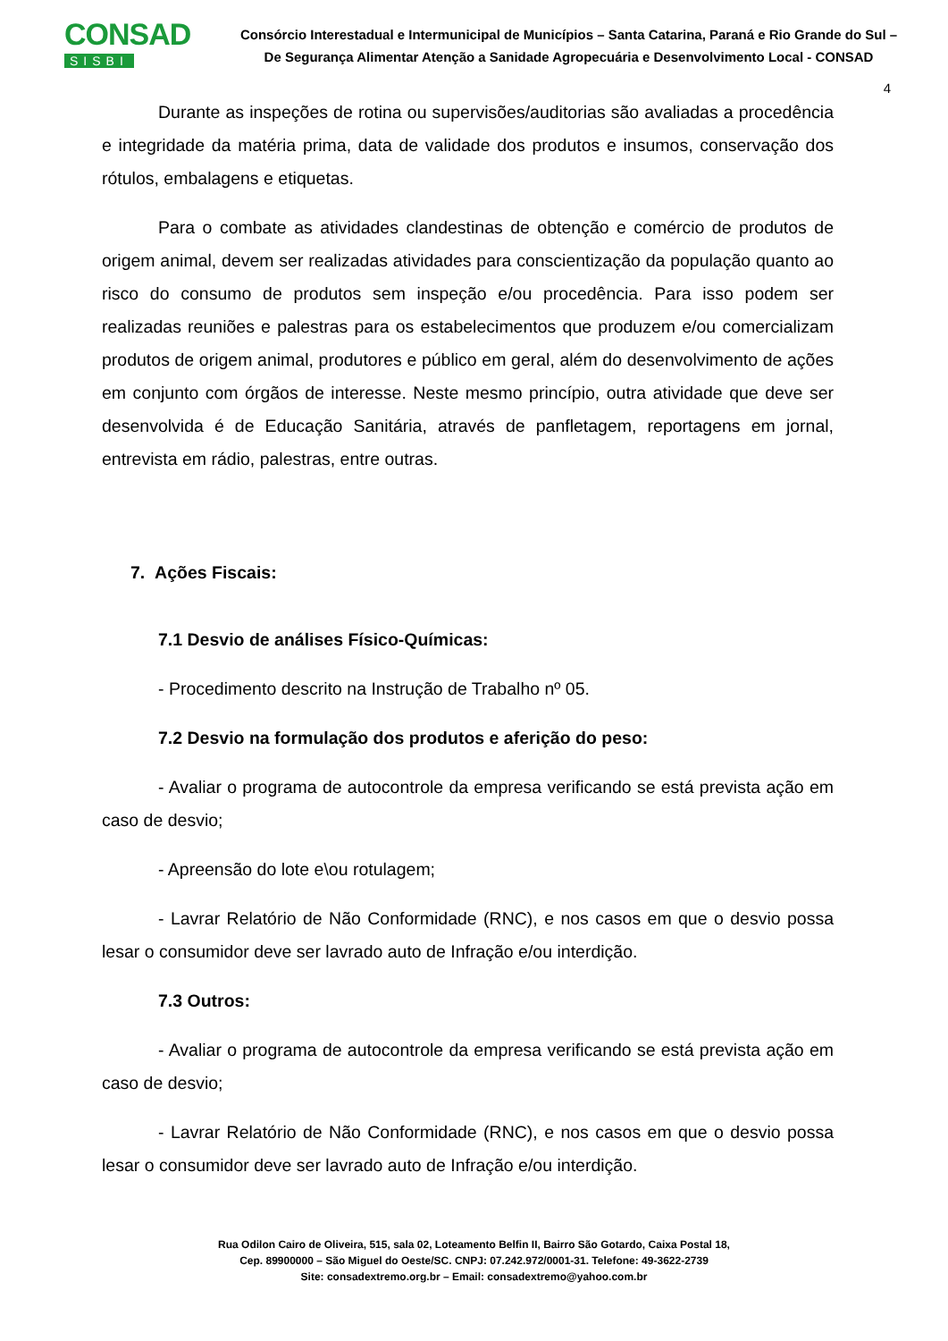CONSAD
SISBI
Consórcio Interestadual e Intermunicipal de Municípios – Santa Catarina, Paraná e Rio Grande do Sul –
De Segurança Alimentar Atenção a Sanidade Agropecuária e Desenvolvimento Local - CONSAD
4
Durante as inspeções de rotina ou supervisões/auditorias são avaliadas a procedência e integridade da matéria prima, data de validade dos produtos e insumos, conservação dos rótulos, embalagens e etiquetas.
Para o combate as atividades clandestinas de obtenção e comércio de produtos de origem animal, devem ser realizadas atividades para conscientização da população quanto ao risco do consumo de produtos sem inspeção e/ou procedência. Para isso podem ser realizadas reuniões e palestras para os estabelecimentos que produzem e/ou comercializam produtos de origem animal, produtores e público em geral, além do desenvolvimento de ações em conjunto com órgãos de interesse. Neste mesmo princípio, outra atividade que deve ser desenvolvida é de Educação Sanitária, através de panfletagem, reportagens em jornal, entrevista em rádio, palestras, entre outras.
7. Ações Fiscais:
7.1 Desvio de análises Físico-Químicas:
- Procedimento descrito na Instrução de Trabalho nº 05.
7.2 Desvio na formulação dos produtos e aferição do peso:
- Avaliar o programa de autocontrole da empresa verificando se está prevista ação em caso de desvio;
- Apreensão do lote e\ou rotulagem;
- Lavrar Relatório de Não Conformidade (RNC), e nos casos em que o desvio possa lesar o consumidor deve ser lavrado auto de Infração e/ou interdição.
7.3 Outros:
- Avaliar o programa de autocontrole da empresa verificando se está prevista ação em caso de desvio;
- Lavrar Relatório de Não Conformidade (RNC), e nos casos em que o desvio possa lesar o consumidor deve ser lavrado auto de Infração e/ou interdição.
Rua Odilon Cairo de Oliveira, 515, sala 02, Loteamento Belfin II, Bairro São Gotardo, Caixa Postal 18,
Cep. 89900000 – São Miguel do Oeste/SC. CNPJ: 07.242.972/0001-31. Telefone: 49-3622-2739
Site: consadextremo.org.br – Email: consadextremo@yahoo.com.br